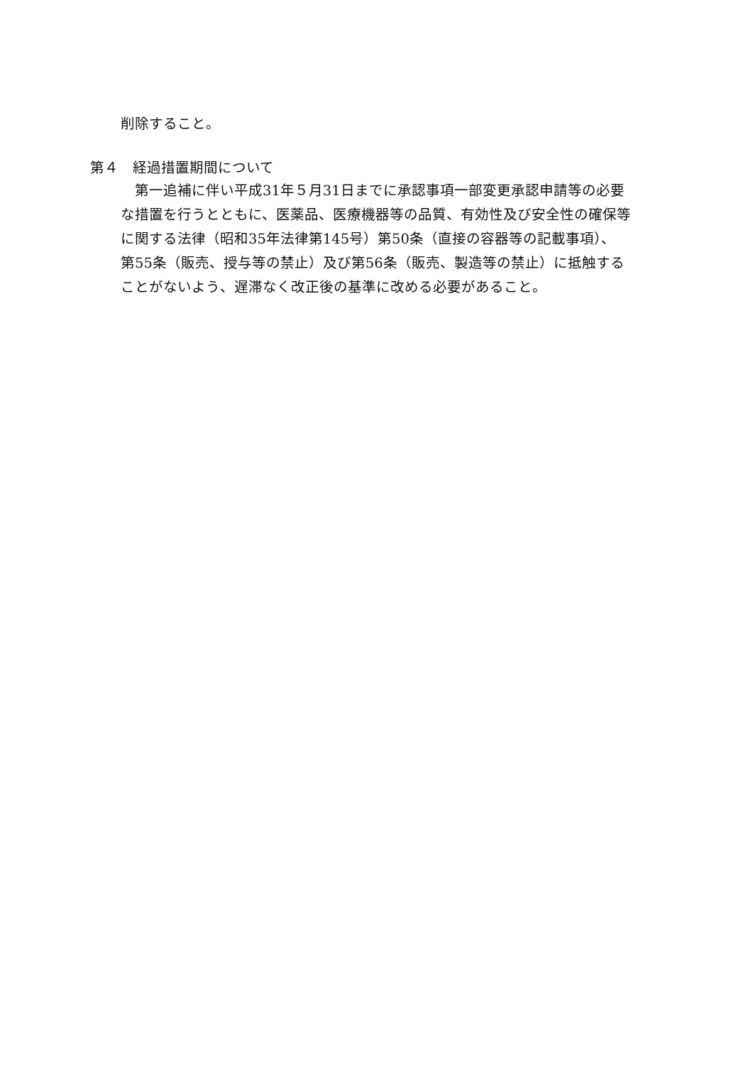削除すること。
第４　経過措置期間について
　第一追補に伴い平成31年５月31日までに承認事項一部変更承認申請等の必要
な措置を行うとともに、医薬品、医療機器等の品質、有効性及び安全性の確保等
に関する法律（昭和35年法律第145号）第50条（直接の容器等の記載事項）、
第55条（販売、授与等の禁止）及び第56条（販売、製造等の禁止）に抵触する
ことがないよう、遅滞なく改正後の基準に改める必要があること。